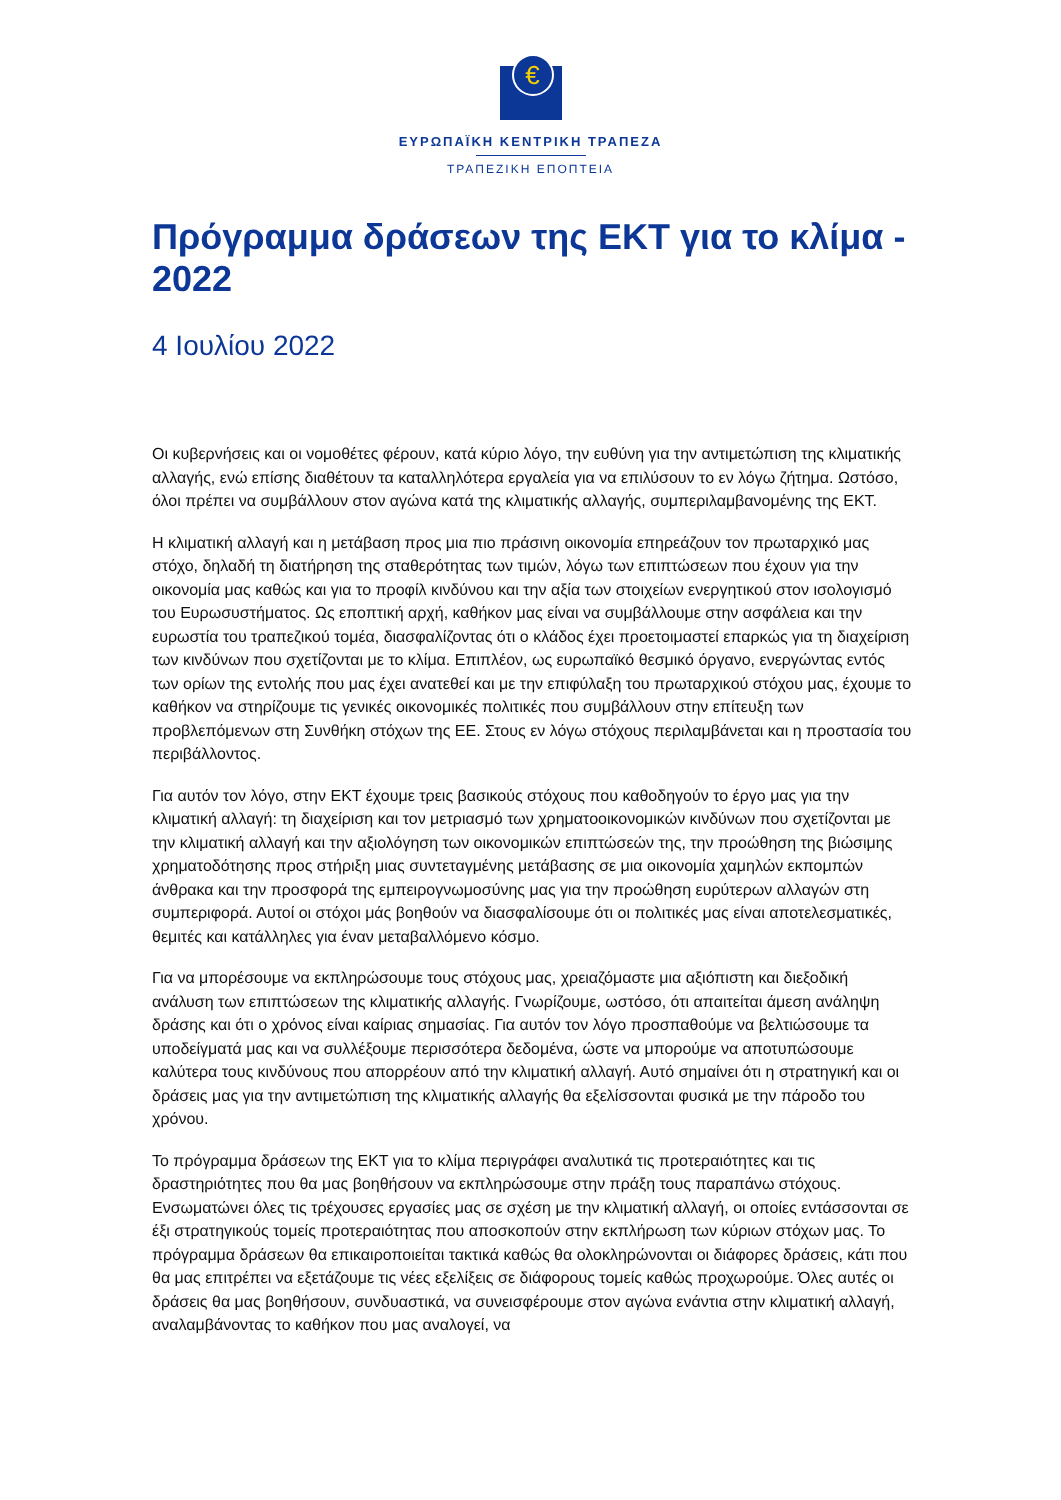€
ΕΥΡΩΠΑΪΚΗ ΚΕΝΤΡΙΚΗ ΤΡΑΠΕΖΑ
ΤΡΑΠΕΖΙΚΗ ΕΠΟΠΤΕΙΑ
Πρόγραμμα δράσεων της ΕΚΤ για το κλίμα - 2022
4 Ιουλίου 2022
Οι κυβερνήσεις και οι νομοθέτες φέρουν, κατά κύριο λόγο, την ευθύνη για την αντιμετώπιση της κλιματικής αλλαγής, ενώ επίσης διαθέτουν τα καταλληλότερα εργαλεία για να επιλύσουν το εν λόγω ζήτημα. Ωστόσο, όλοι πρέπει να συμβάλλουν στον αγώνα κατά της κλιματικής αλλαγής, συμπεριλαμβανομένης της ΕΚΤ.
Η κλιματική αλλαγή και η μετάβαση προς μια πιο πράσινη οικονομία επηρεάζουν τον πρωταρχικό μας στόχο, δηλαδή τη διατήρηση της σταθερότητας των τιμών, λόγω των επιπτώσεων που έχουν για την οικονομία μας καθώς και για το προφίλ κινδύνου και την αξία των στοιχείων ενεργητικού στον ισολογισμό του Ευρωσυστήματος. Ως εποπτική αρχή, καθήκον μας είναι να συμβάλλουμε στην ασφάλεια και την ευρωστία του τραπεζικού τομέα, διασφαλίζοντας ότι ο κλάδος έχει προετοιμαστεί επαρκώς για τη διαχείριση των κινδύνων που σχετίζονται με το κλίμα. Επιπλέον, ως ευρωπαϊκό θεσμικό όργανο, ενεργώντας εντός των ορίων της εντολής που μας έχει ανατεθεί και με την επιφύλαξη του πρωταρχικού στόχου μας, έχουμε το καθήκον να στηρίζουμε τις γενικές οικονομικές πολιτικές που συμβάλλουν στην επίτευξη των προβλεπόμενων στη Συνθήκη στόχων της ΕΕ. Στους εν λόγω στόχους περιλαμβάνεται και η προστασία του περιβάλλοντος.
Για αυτόν τον λόγο, στην ΕΚΤ έχουμε τρεις βασικούς στόχους που καθοδηγούν το έργο μας για την κλιματική αλλαγή: τη διαχείριση και τον μετριασμό των χρηματοοικονομικών κινδύνων που σχετίζονται με την κλιματική αλλαγή και την αξιολόγηση των οικονομικών επιπτώσεών της, την προώθηση της βιώσιμης χρηματοδότησης προς στήριξη μιας συντεταγμένης μετάβασης σε μια οικονομία χαμηλών εκπομπών άνθρακα και την προσφορά της εμπειρογνωμοσύνης μας για την προώθηση ευρύτερων αλλαγών στη συμπεριφορά. Αυτοί οι στόχοι μάς βοηθούν να διασφαλίσουμε ότι οι πολιτικές μας είναι αποτελεσματικές, θεμιτές και κατάλληλες για έναν μεταβαλλόμενο κόσμο.
Για να μπορέσουμε να εκπληρώσουμε τους στόχους μας, χρειαζόμαστε μια αξιόπιστη και διεξοδική ανάλυση των επιπτώσεων της κλιματικής αλλαγής. Γνωρίζουμε, ωστόσο, ότι απαιτείται άμεση ανάληψη δράσης και ότι ο χρόνος είναι καίριας σημασίας. Για αυτόν τον λόγο προσπαθούμε να βελτιώσουμε τα υποδείγματά μας και να συλλέξουμε περισσότερα δεδομένα, ώστε να μπορούμε να αποτυπώσουμε καλύτερα τους κινδύνους που απορρέουν από την κλιματική αλλαγή. Αυτό σημαίνει ότι η στρατηγική και οι δράσεις μας για την αντιμετώπιση της κλιματικής αλλαγής θα εξελίσσονται φυσικά με την πάροδο του χρόνου.
Το πρόγραμμα δράσεων της ΕΚΤ για το κλίμα περιγράφει αναλυτικά τις προτεραιότητες και τις δραστηριότητες που θα μας βοηθήσουν να εκπληρώσουμε στην πράξη τους παραπάνω στόχους. Ενσωματώνει όλες τις τρέχουσες εργασίες μας σε σχέση με την κλιματική αλλαγή, οι οποίες εντάσσονται σε έξι στρατηγικούς τομείς προτεραιότητας που αποσκοπούν στην εκπλήρωση των κύριων στόχων μας. Το πρόγραμμα δράσεων θα επικαιροποιείται τακτικά καθώς θα ολοκληρώνονται οι διάφορες δράσεις, κάτι που θα μας επιτρέπει να εξετάζουμε τις νέες εξελίξεις σε διάφορους τομείς καθώς προχωρούμε. Όλες αυτές οι δράσεις θα μας βοηθήσουν, συνδυαστικά, να συνεισφέρουμε στον αγώνα ενάντια στην κλιματική αλλαγή, αναλαμβάνοντας το καθήκον που μας αναλογεί, να